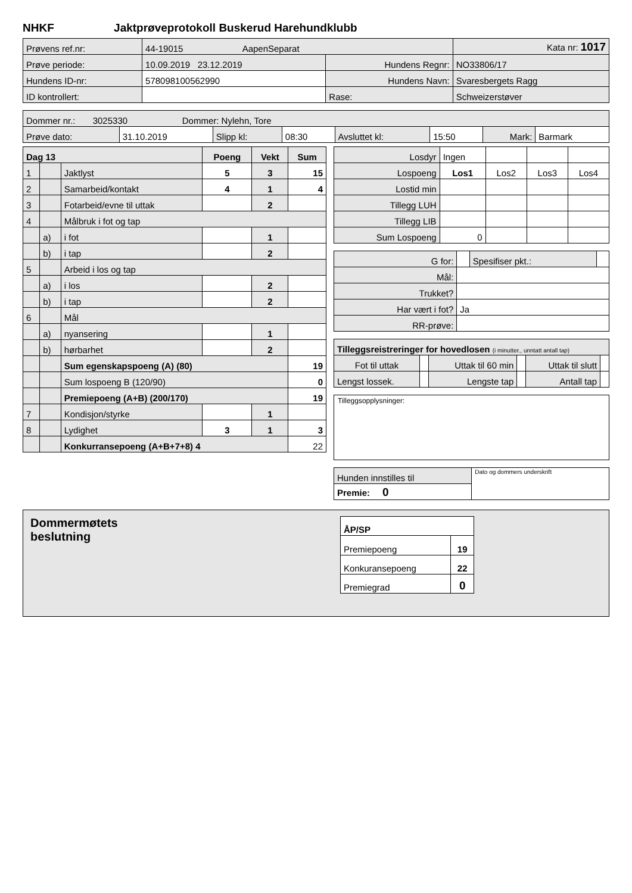NHKF Jaktprøveprotokoll Buskerud Harehundklubb
| Prøvens ref.nr: | 44-19015 AapenSeparat | | | Kata nr: 1017 |
| Prøve periode: | 10.09.2019 23.12.2019 | Hundens Regnr: | NO33806/17 | |
| Hundens ID-nr: | 578098100562990 | Hundens Navn: | Svaresbergets Ragg | |
| ID kontrollert: | | Rase: | Schweizerstøver | |
| Dommer nr.: 3025330 Dommer: Nylehn, Tore | | | | | | | |
| Prøve dato: | 31.10.2019 | Slipp kl: | 08:30 | Avsluttet kl: | 15:50 | Mark: | Barmark |
| Dag 13 | | | Poeng | Vekt | Sum |
| 1 | | Jaktlyst | 5 | 3 | 15 |
| 2 | | Samarbeid/kontakt | 4 | 1 | 4 |
| 3 | | Fotarbeid/evne til uttak | | 2 | |
| 4 | | Målbruk i fot og tap | | | |
| | a) | i fot | | 1 | |
| | b) | i tap | | 2 | |
| 5 | | Arbeid i los og tap | | | |
| | a) | i los | | 2 | |
| | b) | i tap | | 2 | |
| 6 | | Mål | | | |
| | a) | nyansering | | 1 | |
| | b) | hørbarhet | | 2 | |
| | | Sum egenskapspoeng (A) (80) | | | 19 |
| | | Sum lospoeng B (120/90) | | | 0 |
| | | Premiepoeng (A+B) (200/170) | | | 19 |
| 7 | | Kondisjon/styrke | | 1 | |
| 8 | | Lydighet | 3 | 1 | 3 |
| | | Konkurransepoeng (A+B+7+8) 4 | | | 22 |
| Losdyr | Ingen | | | |
| Lospoeng | Los1 | Los2 | Los3 | Los4 |
| Lostid min | | | | |
| Tillegg LUH | | | | |
| Tillegg LIB | | | | |
| Sum Lospoeng | 0 | | | |
| G for: | | Spesifiser pkt.: | |
| Mål: | | | |
| Trukket? | | | |
| Har vært i fot? | Ja | | |
| RR-prøve: | | | |
| Tilleggsreistreringer for hovedlosen (i minutter., unntatt antall tap) | | | | | |
| Fot til uttak | | Uttak til 60 min | | Uttak til slutt | |
| Lengst lossek. | | Lengste tap | | Antall tap | |
Tilleggsopplysninger:
| Hunden innstilles til | Dato og dommers underskrift |
| Premie: 0 | |
Dommermøtets
beslutning
| ÅP/SP | |
| Premiepoeng | 19 |
| Konkuransepoeng | 22 |
| Premiegrad | 0 |